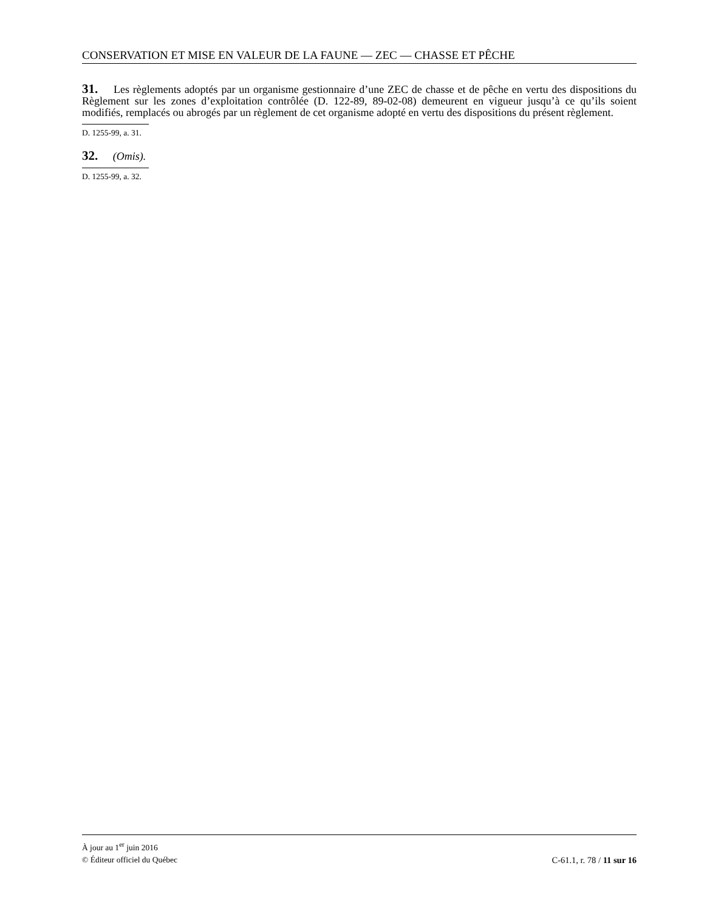CONSERVATION ET MISE EN VALEUR DE LA FAUNE — ZEC — CHASSE ET PÊCHE
31. Les règlements adoptés par un organisme gestionnaire d’une ZEC de chasse et de pêche en vertu des dispositions du Règlement sur les zones d’exploitation contrôlée (D. 122-89, 89-02-08) demeurent en vigueur jusqu’à ce qu’ils soient modifiés, remplacés ou abrogés par un règlement de cet organisme adopté en vertu des dispositions du présent règlement.
D. 1255-99, a. 31.
32. (Omis).
D. 1255-99, a. 32.
À jour au 1<sup>er</sup> juin 2016
© Éditeur officiel du Québec C-61.1, r. 78 / 11 sur 16